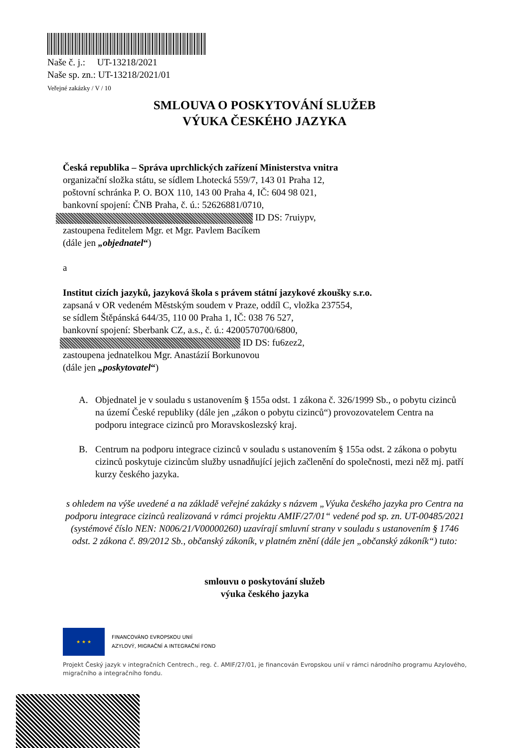Naše č. j.: UT-13218/2021
Naše sp. zn.: UT-13218/2021/01
Veřejné zakázky / V / 10
SMLOUVA O POSKYTOVÁNÍ SLUŽEB
VÝUKA ČESKÉHO JAZYKA
Česká republika – Správa uprchlických zařízení Ministerstva vnitra
organizační složka státu, se sídlem Lhotecká 559/7, 143 01 Praha 12,
poštovní schránka P. O. BOX 110, 143 00 Praha 4, IČ: 604 98 021,
bankovní spojení: ČNB Praha, č. ú.: 52626881/0710,
ID DS: 7ruiypv,
zastoupena ředitelem Mgr. et Mgr. Pavlem Bacíkem
(dále jen „objednatel“)
a
Institut cizích jazyků, jazyková škola s právem státní jazykové zkoušky s.r.o.
zapsaná v OR vedeném Městským soudem v Praze, oddíl C, vložka 237554,
se sídlem Štěpánská 644/35, 110 00 Praha 1, IČ: 038 76 527,
bankovní spojení: Sberbank CZ, a.s., č. ú.: 4200570700/6800,
ID DS: fu6zez2,
zastoupena jednatelkou Mgr. Anastázií Borkunovou
(dále jen „poskytovatel“)
A. Objednatel je v souladu s ustanovením § 155a odst. 1 zákona č. 326/1999 Sb., o pobytu cizinců na území České republiky (dále jen „zákon o pobytu cizinců“) provozovatelem Centra na podporu integrace cizinců pro Moravskoslezský kraj.
B. Centrum na podporu integrace cizinců v souladu s ustanovením § 155a odst. 2 zákona o pobytu cizinců poskytuje cizincům služby usnadňující jejich začlenění do společnosti, mezi něž mj. patří kurzy českého jazyka.
s ohledem na výše uvedené a na základě veřejné zakázky s názvem „Výuka českého jazyka pro Centra na podporu integrace cizinců realizovaná v rámci projektu AMIF/27/01“ vedené pod sp. zn. UT-00485/2021 (systémové číslo NEN: N006/21/V00000260) uzavírají smluvní strany v souladu s ustanovením § 1746 odst. 2 zákona č. 89/2012 Sb., občanský zákoník, v platném znění (dále jen „občanský zákoník“) tuto:
smlouvu o poskytování služeb
výuka českého jazyka
★ ★ ★
FINANCOVÁNO EVROPSKOU UNIÍ
AZYLOVÝ, MIGRAČNÍ A INTEGRAČNÍ FOND
Projekt Český jazyk v integračních Centrech., reg. č. AMIF/27/01, je financován Evropskou unií v rámci národního programu Azylového, migračního a integračního fondu.